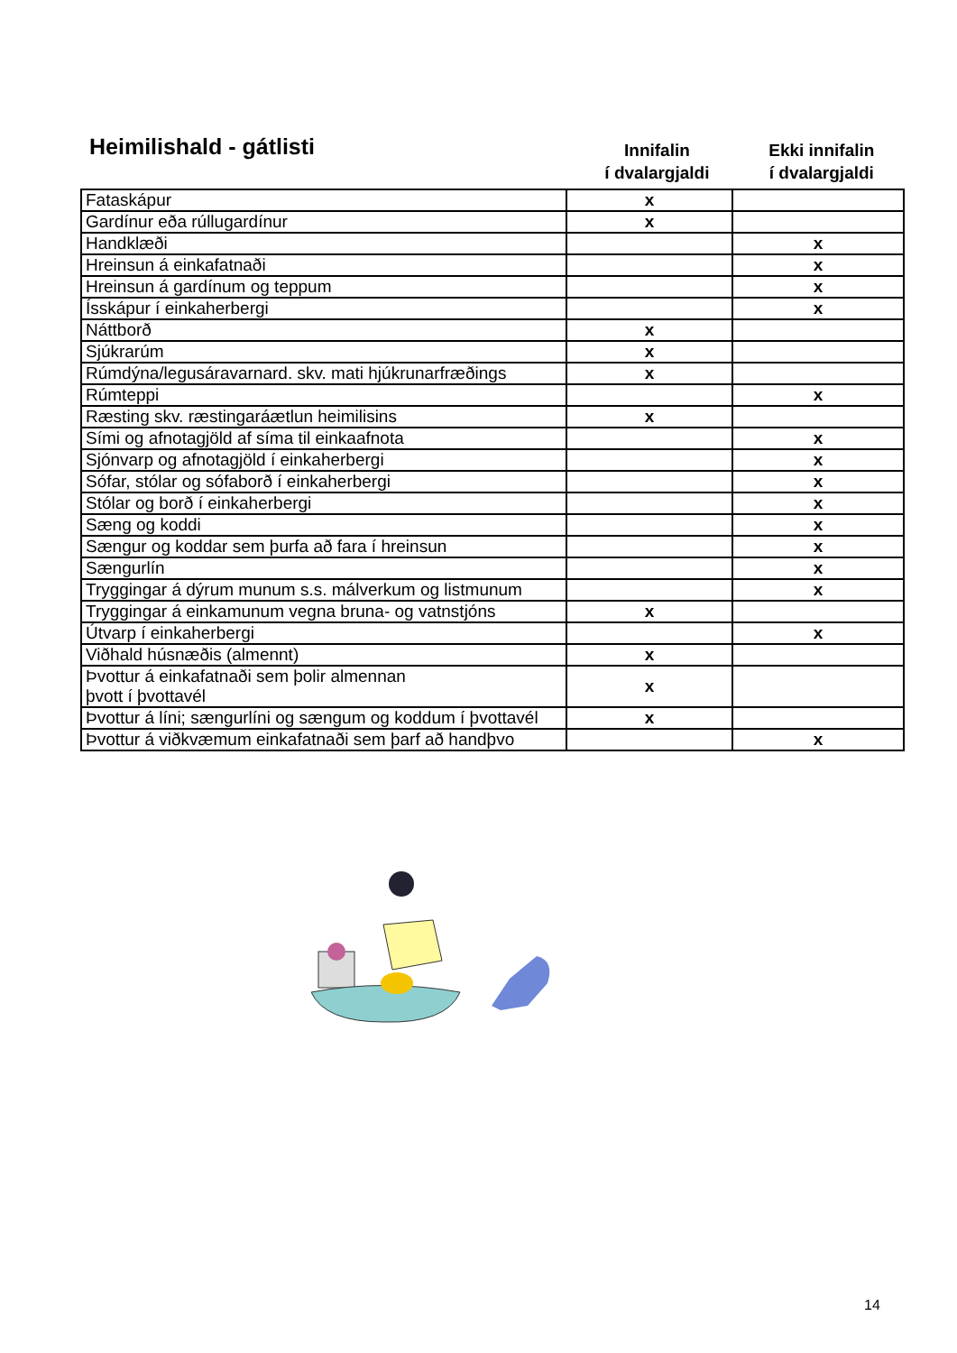Heimilishald - gátlisti
Innifalin
í dvalargjaldi
Ekki innifalin
í dvalargjaldi
| Fataskápur | x | |
| Gardínur eða rúllugardínur | x | |
| Handklæði | | x |
| Hreinsun á einkafatnaði | | x |
| Hreinsun á gardínum og teppum | | x |
| Ísskápur í einkaherbergi | | x |
| Náttborð | x | |
| Sjúkrarúm | x | |
| Rúmdýna/legusáravarnard. skv. mati hjúkrunarfræðings | x | |
| Rúmteppi | | x |
| Ræsting skv. ræstingaráætlun heimilisins | x | |
| Sími og afnotagjöld af síma til einkaafnota | | x |
| Sjónvarp og afnotagjöld í einkaherbergi | | x |
| Sófar, stólar og sófaborð í einkaherbergi | | x |
| Stólar og borð í einkaherbergi | | x |
| Sæng og koddi | | x |
| Sængur og koddar sem þurfa að fara í hreinsun | | x |
| Sængurlín | | x |
| Tryggingar á dýrum munum s.s. málverkum og listmunum | | x |
| Tryggingar á einkamunum vegna bruna- og vatnstjóns | x | |
| Útvarp í einkaherbergi | | x |
| Viðhald húsnæðis (almennt) | x | |
| Þvottur á einkafatnaði sem þolir almennan þvott í þvottavél | x | |
| Þvottur á líni; sængurlíni og sængum og koddum í þvottavél | x | |
| Þvottur á viðkvæmum einkafatnaði sem þarf að handþvo | | x |
14